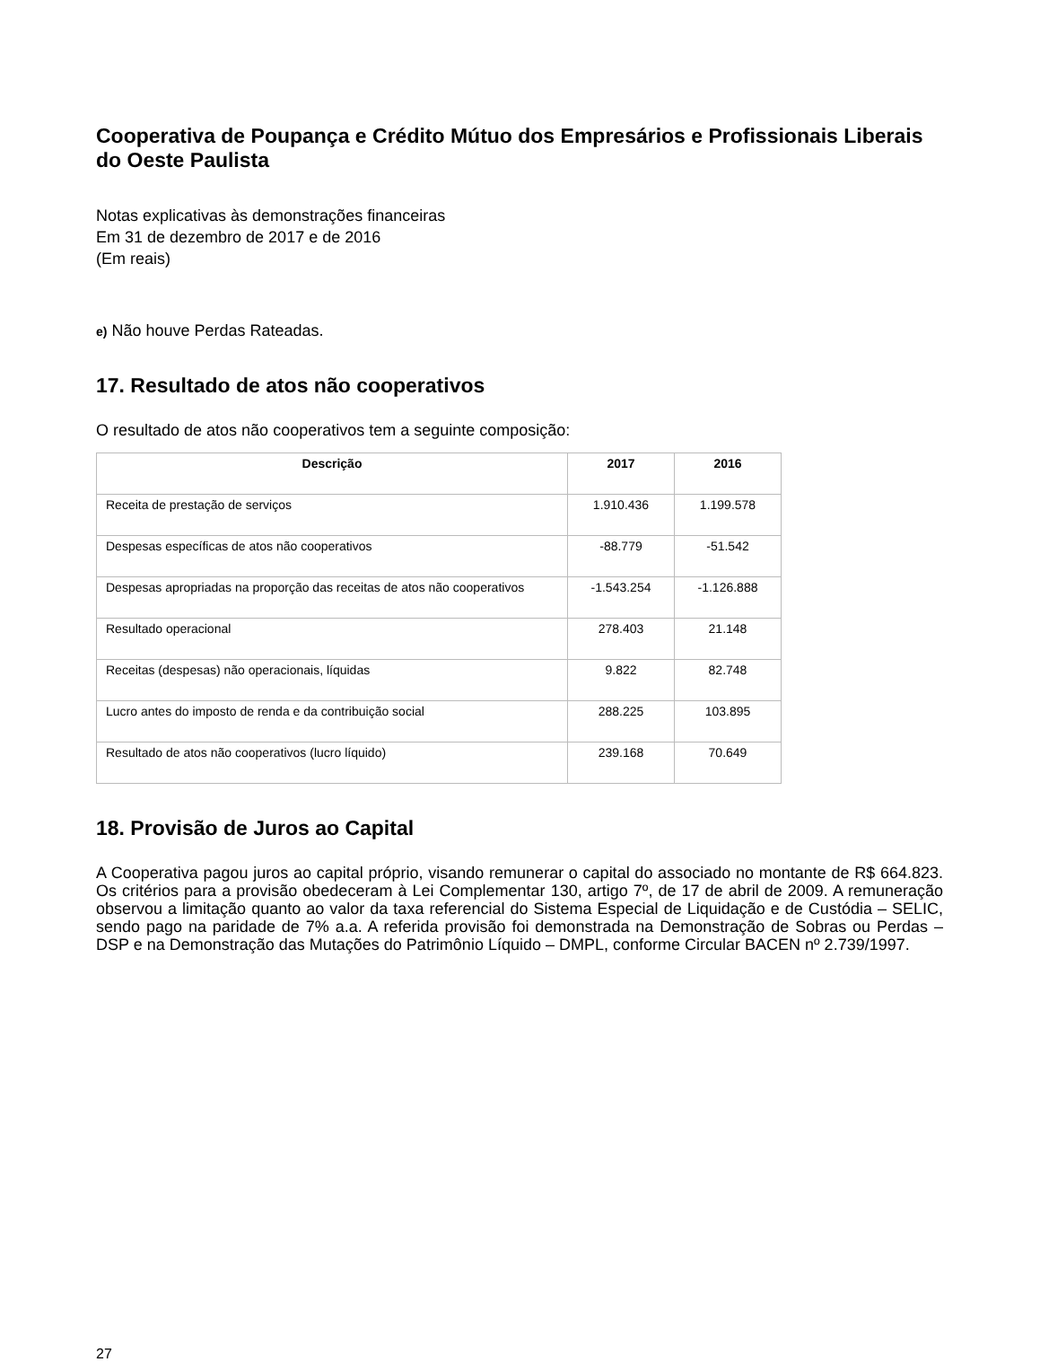Cooperativa de Poupança e Crédito Mútuo dos Empresários e Profissionais Liberais do Oeste Paulista
Notas explicativas às demonstrações financeiras
Em 31 de dezembro de 2017 e de 2016
(Em reais)
e) Não houve Perdas Rateadas.
17. Resultado de atos não cooperativos
O resultado de atos não cooperativos tem a seguinte composição:
| Descrição | 2017 | 2016 |
| --- | --- | --- |
| Receita de prestação de serviços | 1.910.436 | 1.199.578 |
| Despesas específicas de atos não cooperativos | -88.779 | -51.542 |
| Despesas apropriadas na proporção das receitas de atos não cooperativos | -1.543.254 | -1.126.888 |
| Resultado operacional | 278.403 | 21.148 |
| Receitas (despesas) não operacionais, líquidas | 9.822 | 82.748 |
| Lucro antes do imposto de renda e da contribuição social | 288.225 | 103.895 |
| Resultado de atos não cooperativos (lucro líquido) | 239.168 | 70.649 |
18. Provisão de Juros ao Capital
A Cooperativa pagou juros ao capital próprio, visando remunerar o capital do associado no montante de R$ 664.823. Os critérios para a provisão obedeceram à Lei Complementar 130, artigo 7º, de 17 de abril de 2009. A remuneração observou a limitação quanto ao valor da taxa referencial do Sistema Especial de Liquidação e de Custódia – SELIC, sendo pago na paridade de 7% a.a. A referida provisão foi demonstrada na Demonstração de Sobras ou Perdas – DSP e na Demonstração das Mutações do Patrimônio Líquido – DMPL, conforme Circular BACEN nº 2.739/1997.
27